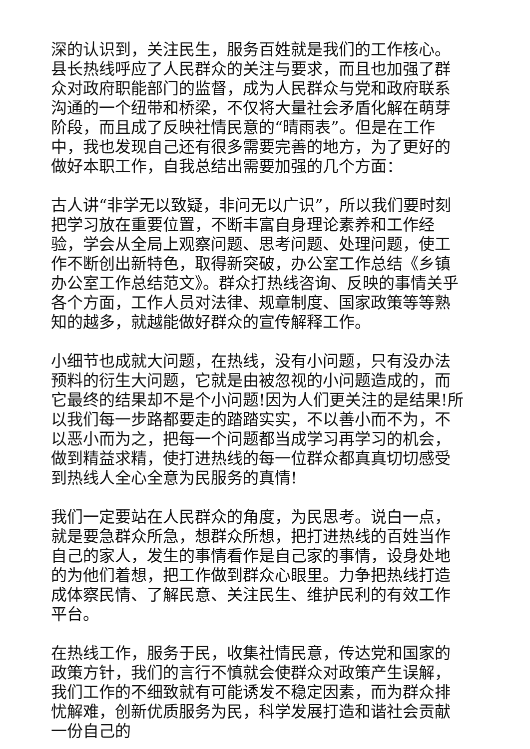深的认识到，关注民生，服务百姓就是我们的工作核心。县长热线呼应了人民群众的关注与要求，而且也加强了群众对政府职能部门的监督，成为人民群众与党和政府联系沟通的一个纽带和桥梁，不仅将大量社会矛盾化解在萌芽阶段，而且成了反映社情民意的“晴雨表”。但是在工作中，我也发现自己还有很多需要完善的地方，为了更好的做好本职工作，自我总结出需要加强的几个方面：
古人讲“非学无以致疑，非问无以广识”，所以我们要时刻把学习放在重要位置，不断丰富自身理论素养和工作经验，学会从全局上观察问题、思考问题、处理问题，使工作不断创出新特色，取得新突破，办公室工作总结《乡镇办公室工作总结范文》。群众打热线咨询、反映的事情关乎各个方面，工作人员对法律、规章制度、国家政策等等熟知的越多，就越能做好群众的宣传解释工作。
小细节也成就大问题，在热线，没有小问题，只有没办法预料的衍生大问题，它就是由被忽视的小问题造成的，而它最终的结果却不是个小问题!因为人们更关注的是结果!所以我们每一步路都要走的踏踏实实，不以善小而不为，不以恶小而为之，把每一个问题都当成学习再学习的机会，做到精益求精，使打进热线的每一位群众都真真切切感受到热线人全心全意为民服务的真情!
我们一定要站在人民群众的角度，为民思考。说白一点，就是要急群众所急，想群众所想，把打进热线的百姓当作自己的家人，发生的事情看作是自己家的事情，设身处地的为他们着想，把工作做到群众心眼里。力争把热线打造成体察民情、了解民意、关注民生、维护民利的有效工作平台。
在热线工作，服务于民，收集社情民意，传达党和国家的政策方针，我们的言行不慎就会使群众对政策产生误解，我们工作的不细致就有可能诱发不稳定因素，而为群众排忧解难，创新优质服务为民，科学发展打造和谐社会贡献一份自己的